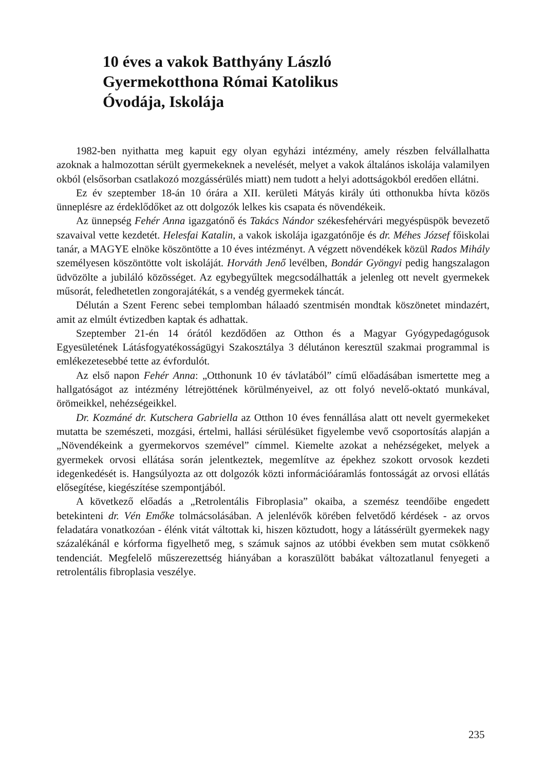10 éves a vakok Batthyány László
Gyermekotthona Római Katolikus
Óvodája, Iskolája
1982-ben nyithatta meg kapuit egy olyan egyházi intézmény, amely részben felvállalhatta azoknak a halmozottan sérült gyermekeknek a nevelését, melyet a vakok általános iskolája valamilyen okból (elsősorban csatlakozó mozgássérülés miatt) nem tudott a helyi adottságokból eredően ellátni.
Ez év szeptember 18-án 10 órára a XII. kerületi Mátyás király úti otthonukba hívta közös ünneplésre az érdeklődőket az ott dolgozók lelkes kis csapata és növendékeik.
Az ünnepség Fehér Anna igazgatónő és Takács Nándor székesfehérvári megyéspüspök bevezető szavaival vette kezdetét. Helesfai Katalin, a vakok iskolája igazgatónője és dr. Méhes József főiskolai tanár, a MAGYE elnöke köszöntötte a 10 éves intézményt. A végzett növendékek közül Rados Mihály személyesen köszöntötte volt iskoláját. Horváth Jenő levélben, Bondár Gyöngyi pedig hangszalagon üdvözölte a jubiláló közösséget. Az egybegyűltek megcsodálhatták a jelenleg ott nevelt gyermekek műsorát, feledhetetlen zongorajátékát, s a vendég gyermekek táncát.
Délután a Szent Ferenc sebei templomban hálaadó szentmisén mondtak köszönetet mindazért, amit az elmúlt évtizedben kaptak és adhattak.
Szeptember 21-én 14 órától kezdődően az Otthon és a Magyar Gyógypedagógusok Egyesületének Látásfogyatékosságügyi Szakosztálya 3 délutánon keresztül szakmai programmal is emlékezetesebbé tette az évfordulót.
Az első napon Fehér Anna: „Otthonunk 10 év távlatából” című előadásában ismertette meg a hallgatóságot az intézmény létrejöttének körülményeivel, az ott folyó nevelő-oktató munkával, örömeikkel, nehézségeikkel.
Dr. Kozmáné dr. Kutschera Gabriella az Otthon 10 éves fennállása alatt ott nevelt gyermekeket mutatta be szemészeti, mozgási, értelmi, hallási sérülésüket figyelembe vevő csoportosítás alapján a „Növendékeink a gyermekorvos szemével” címmel. Kiemelte azokat a nehézségeket, melyek a gyermekek orvosi ellátása során jelentkeztek, megemlítve az épekhez szokott orvosok kezdeti idegenkedését is. Hangsúlyozta az ott dolgozók közti információáramlás fontosságát az orvosi ellátás elősegítése, kiegészítése szempontjából.
A következő előadás a „Retrolentális Fibroplasia” okaiba, a szemész teendőibe engedett betekinteni dr. Vén Emőke tolmácsolásában. A jelenlévők körében felvetődő kérdések - az orvos feladatára vonatkozóan - élénk vitát váltottak ki, hiszen köztudott, hogy a látássérült gyermekek nagy százalékánál e kórforma figyelhető meg, s számuk sajnos az utóbbi években sem mutat csökkenő tendenciát. Megfelelő műszerezettség hiányában a koraszülött babákat változatlanul fenyegeti a retrolentális fibroplasia veszélye.
235